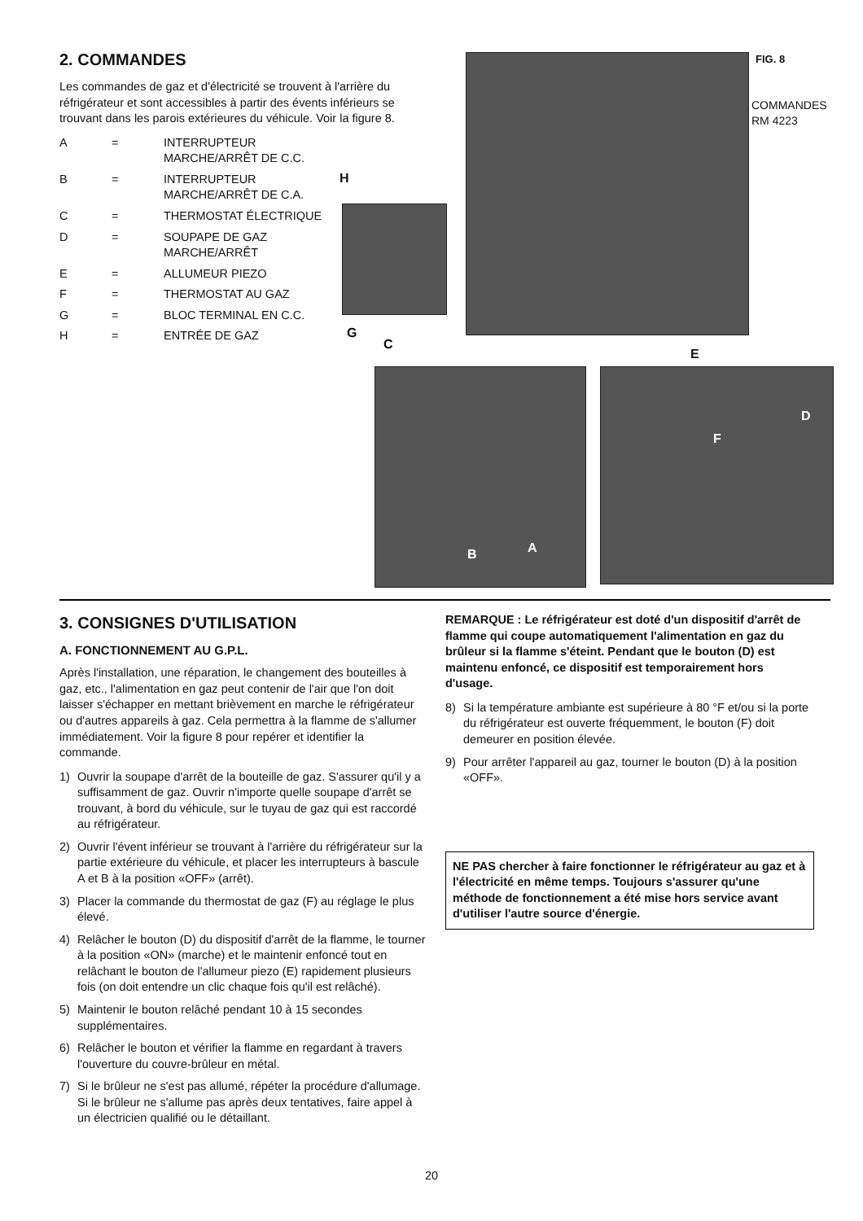2. COMMANDES
Les commandes de gaz et d'électricité se trouvent à l'arrière du réfrigérateur et sont accessibles à partir des évents inférieurs se trouvant dans les parois extérieures du véhicule. Voir la figure 8.
A
=
INTERRUPTEUR MARCHE/ARRÊT DE C.C.
B
=
INTERRUPTEUR MARCHE/ARRÊT DE C.A.
C
=
THERMOSTAT ÉLECTRIQUE
D
=
SOUPAPE DE GAZ MARCHE/ARRÊT
E
=
ALLUMEUR PIEZO
F
=
THERMOSTAT AU GAZ
G
=
BLOC TERMINAL EN C.C.
H
=
ENTRÉE DE GAZ
FIG. 8
COMMANDES
RM 4223
H
G
C
E
D
F
B A
3. CONSIGNES D'UTILISATION
A. FONCTIONNEMENT AU G.P.L.
Après l'installation, une réparation, le changement des bouteilles à gaz, etc., l'alimentation en gaz peut contenir de l'air que l'on doit laisser s'échapper en mettant brièvement en marche le réfrigérateur ou d'autres appareils à gaz. Cela permettra à la flamme de s'allumer immédiatement. Voir la figure 8 pour repérer et identifier la commande.
1) Ouvrir la soupape d'arrêt de la bouteille de gaz. S'assurer qu'il y a suffisamment de gaz. Ouvrir n'importe quelle soupape d'arrêt se trouvant, à bord du véhicule, sur le tuyau de gaz qui est raccordé au réfrigérateur.
2) Ouvrir l'évent inférieur se trouvant à l'arrière du réfrigérateur sur la partie extérieure du véhicule, et placer les interrupteurs à bascule A et B à la position «OFF» (arrêt).
3) Placer la commande du thermostat de gaz (F) au réglage le plus élevé.
4) Relâcher le bouton (D) du dispositif d'arrêt de la flamme, le tourner à la position «ON» (marche) et le maintenir enfoncé tout en relâchant le bouton de l'allumeur piezo (E) rapidement plusieurs fois (on doit entendre un clic chaque fois qu'il est relâché).
5) Maintenir le bouton relâché pendant 10 à 15 secondes supplémentaires.
6) Relâcher le bouton et vérifier la flamme en regardant à travers l'ouverture du couvre-brûleur en métal.
7) Si le brûleur ne s'est pas allumé, répéter la procédure d'allumage. Si le brûleur ne s'allume pas après deux tentatives, faire appel à un électricien qualifié ou le détaillant.
REMARQUE : Le réfrigérateur est doté d'un dispositif d'arrêt de flamme qui coupe automatiquement l'alimentation en gaz du brûleur si la flamme s'éteint. Pendant que le bouton (D) est maintenu enfoncé, ce dispositif est temporairement hors d'usage.
8) Si la température ambiante est supérieure à 80 °F et/ou si la porte du réfrigérateur est ouverte fréquemment, le bouton (F) doit demeurer en position élevée.
9) Pour arrêter l'appareil au gaz, tourner le bouton (D) à la position «OFF».
NE PAS chercher à faire fonctionner le réfrigérateur au gaz et à l'électricité en même temps. Toujours s'assurer qu'une méthode de fonctionnement a été mise hors service avant d'utiliser l'autre source d'énergie.
20